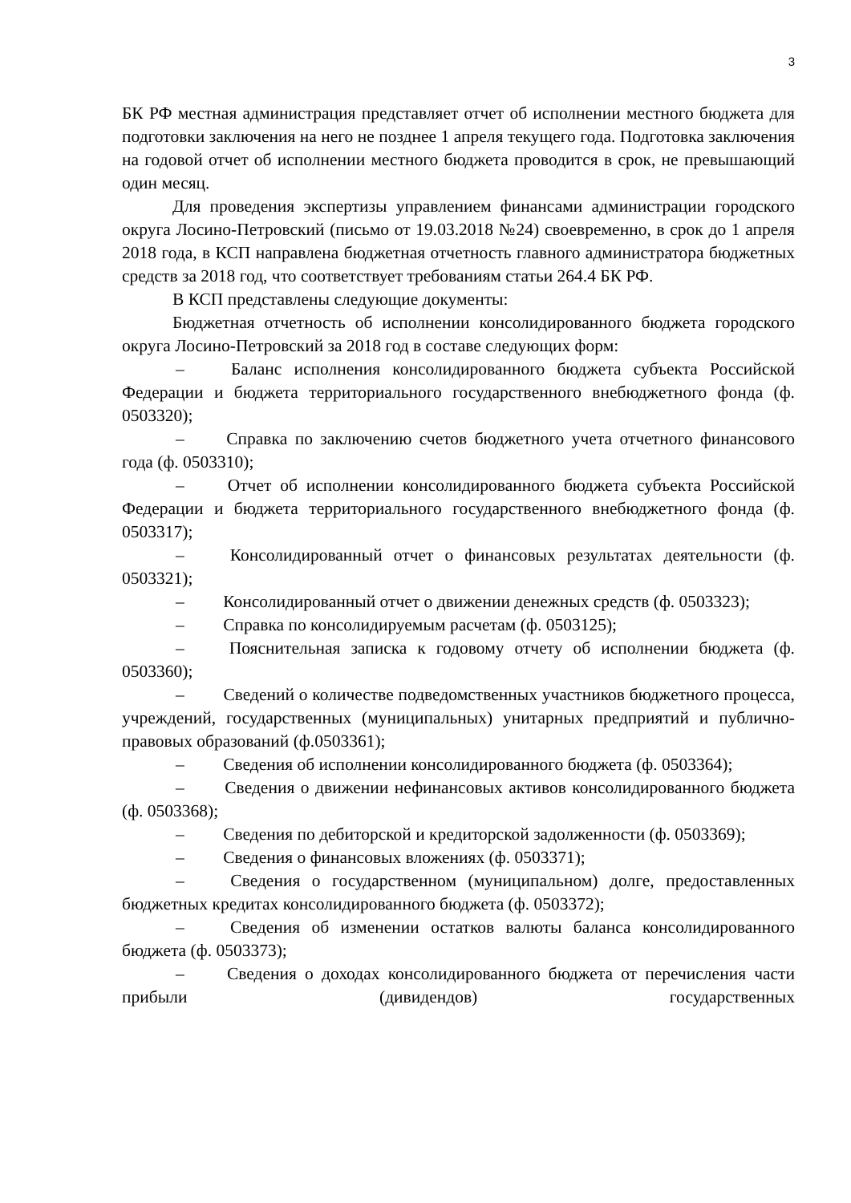3
БК РФ местная администрация представляет отчет об исполнении местного бюджета для подготовки заключения на него не позднее 1 апреля текущего года. Подготовка заключения на годовой отчет об исполнении местного бюджета проводится в срок, не превышающий один месяц.
Для проведения экспертизы управлением финансами администрации городского округа Лосино-Петровский (письмо от 19.03.2018 №24) своевременно, в срок до 1 апреля 2018 года, в КСП направлена бюджетная отчетность главного администратора бюджетных средств за 2018 год, что соответствует требованиям статьи 264.4 БК РФ.
В КСП представлены следующие документы:
Бюджетная отчетность об исполнении консолидированного бюджета городского округа Лосино-Петровский за 2018 год в составе следующих форм:
–   Баланс исполнения консолидированного бюджета субъекта Российской Федерации и бюджета территориального государственного внебюджетного фонда (ф. 0503320);
–   Справка по заключению счетов бюджетного учета отчетного финансового года (ф. 0503310);
–   Отчет об исполнении консолидированного бюджета субъекта Российской Федерации и бюджета территориального государственного внебюджетного фонда (ф. 0503317);
–   Консолидированный отчет о финансовых результатах деятельности (ф. 0503321);
–   Консолидированный отчет о движении денежных средств (ф. 0503323);
–   Справка по консолидируемым расчетам (ф. 0503125);
–   Пояснительная записка к годовому отчету об исполнении бюджета (ф. 0503360);
–   Сведений о количестве подведомственных участников бюджетного процесса, учреждений, государственных (муниципальных) унитарных предприятий и публично-правовых образований (ф.0503361);
–   Сведения об исполнении консолидированного бюджета (ф. 0503364);
–   Сведения о движении нефинансовых активов консолидированного бюджета (ф. 0503368);
–   Сведения по дебиторской и кредиторской задолженности (ф. 0503369);
–   Сведения о финансовых вложениях (ф. 0503371);
–   Сведения о государственном (муниципальном) долге, предоставленных бюджетных кредитах консолидированного бюджета (ф. 0503372);
–   Сведения об изменении остатков валюты баланса консолидированного бюджета (ф. 0503373);
–   Сведения о доходах консолидированного бюджета от перечисления части прибыли (дивидендов) государственных